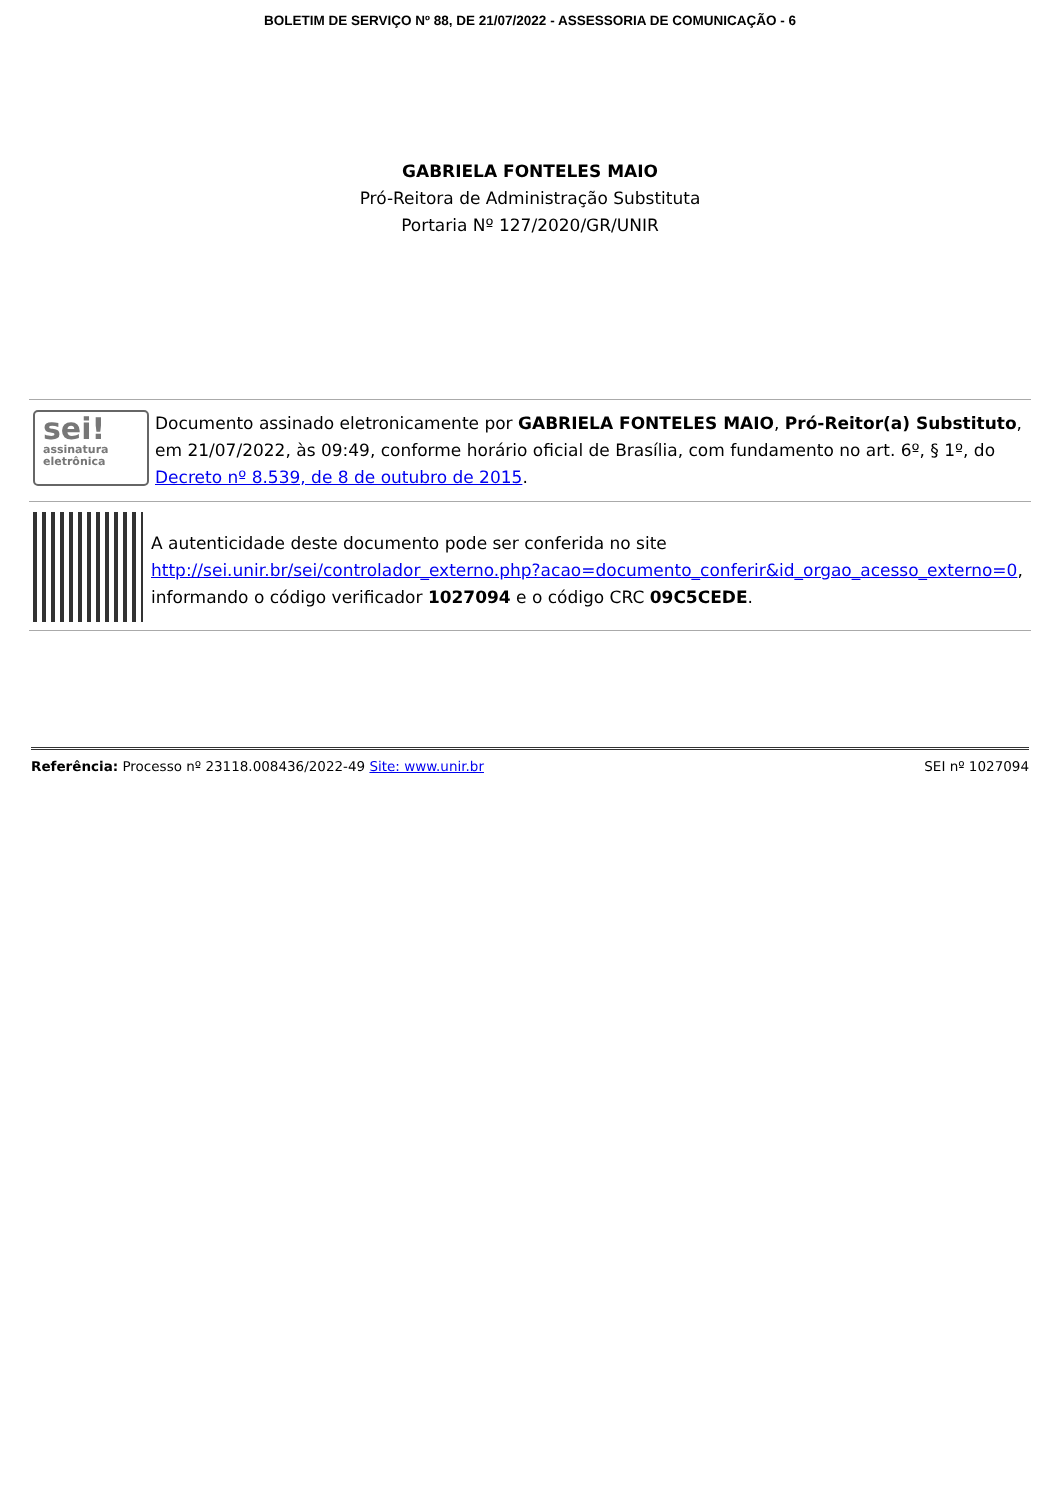BOLETIM DE SERVIÇO Nº 88, DE 21/07/2022 - ASSESSORIA DE COMUNICAÇÃO - 6
GABRIELA FONTELES MAIO
Pró-Reitora de Administração Substituta
Portaria Nº 127/2020/GR/UNIR
sei!
assinatura
eletrônica
Documento assinado eletronicamente por GABRIELA FONTELES MAIO, Pró-Reitor(a) Substituto, em 21/07/2022, às 09:49, conforme horário oficial de Brasília, com fundamento no art. 6º, § 1º, do Decreto nº 8.539, de 8 de outubro de 2015.
A autenticidade deste documento pode ser conferida no site http://sei.unir.br/sei/controlador_externo.php?acao=documento_conferir&id_orgao_acesso_externo=0, informando o código verificador 1027094 e o código CRC 09C5CEDE.
Referência: Processo nº 23118.008436/2022-49 Site: www.unir.br
SEI nº 1027094